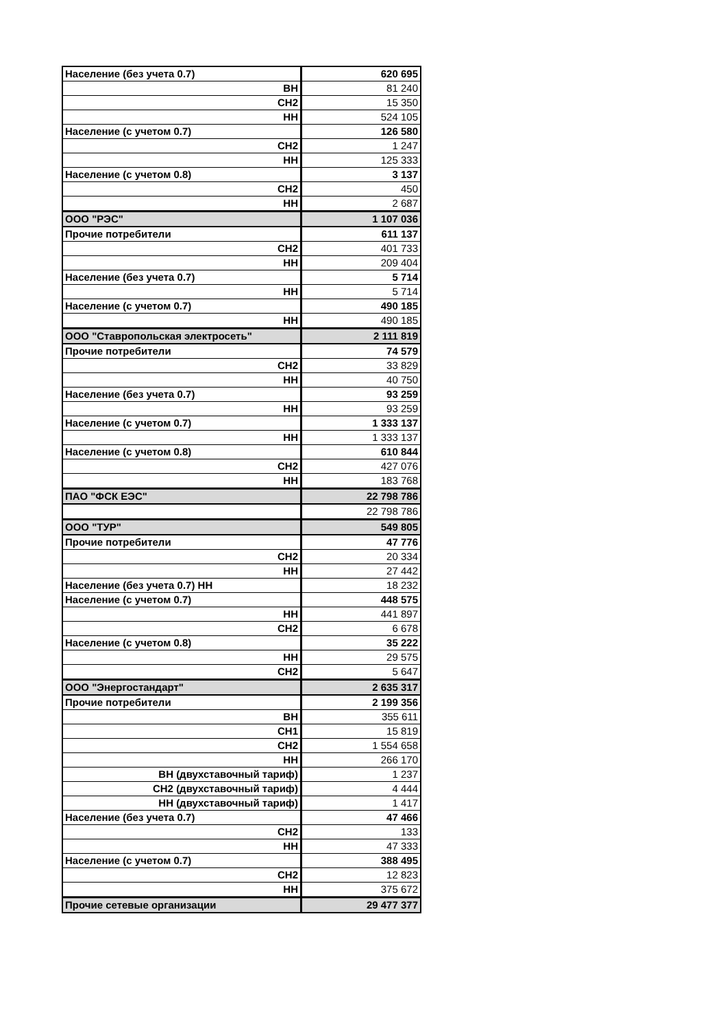| Население (без учета 0.7) | 620 695 |
| ВН | 81 240 |
| СН2 | 15 350 |
| НН | 524 105 |
| Население (с учетом 0.7) | 126 580 |
| СН2 | 1 247 |
| НН | 125 333 |
| Население (с учетом 0.8) | 3 137 |
| СН2 | 450 |
| НН | 2 687 |
| ООО "РЭС" | 1 107 036 |
| Прочие потребители | 611 137 |
| СН2 | 401 733 |
| НН | 209 404 |
| Население (без учета 0.7) | 5 714 |
| НН | 5 714 |
| Население (с учетом 0.7) | 490 185 |
| НН | 490 185 |
| ООО "Ставропольская электросеть" | 2 111 819 |
| Прочие потребители | 74 579 |
| СН2 | 33 829 |
| НН | 40 750 |
| Население (без учета 0.7) | 93 259 |
| НН | 93 259 |
| Население (с учетом 0.7) | 1 333 137 |
| НН | 1 333 137 |
| Население (с учетом 0.8) | 610 844 |
| СН2 | 427 076 |
| НН | 183 768 |
| ПАО "ФСК ЕЭС" | 22 798 786 |
| | 22 798 786 |
| ООО "ТУР" | 549 805 |
| Прочие потребители | 47 776 |
| СН2 | 20 334 |
| НН | 27 442 |
| Население (без учета 0.7) НН | 18 232 |
| Население (с учетом 0.7) | 448 575 |
| НН | 441 897 |
| СН2 | 6 678 |
| Население (с учетом 0.8) | 35 222 |
| НН | 29 575 |
| СН2 | 5 647 |
| ООО "Энергостандарт" | 2 635 317 |
| Прочие потребители | 2 199 356 |
| ВН | 355 611 |
| СН1 | 15 819 |
| СН2 | 1 554 658 |
| НН | 266 170 |
| ВН (двухставочный тариф) | 1 237 |
| СН2 (двухставочный тариф) | 4 444 |
| НН (двухставочный тариф) | 1 417 |
| Население (без учета 0.7) | 47 466 |
| СН2 | 133 |
| НН | 47 333 |
| Население (с учетом 0.7) | 388 495 |
| СН2 | 12 823 |
| НН | 375 672 |
| Прочие сетевые организации | 29 477 377 |